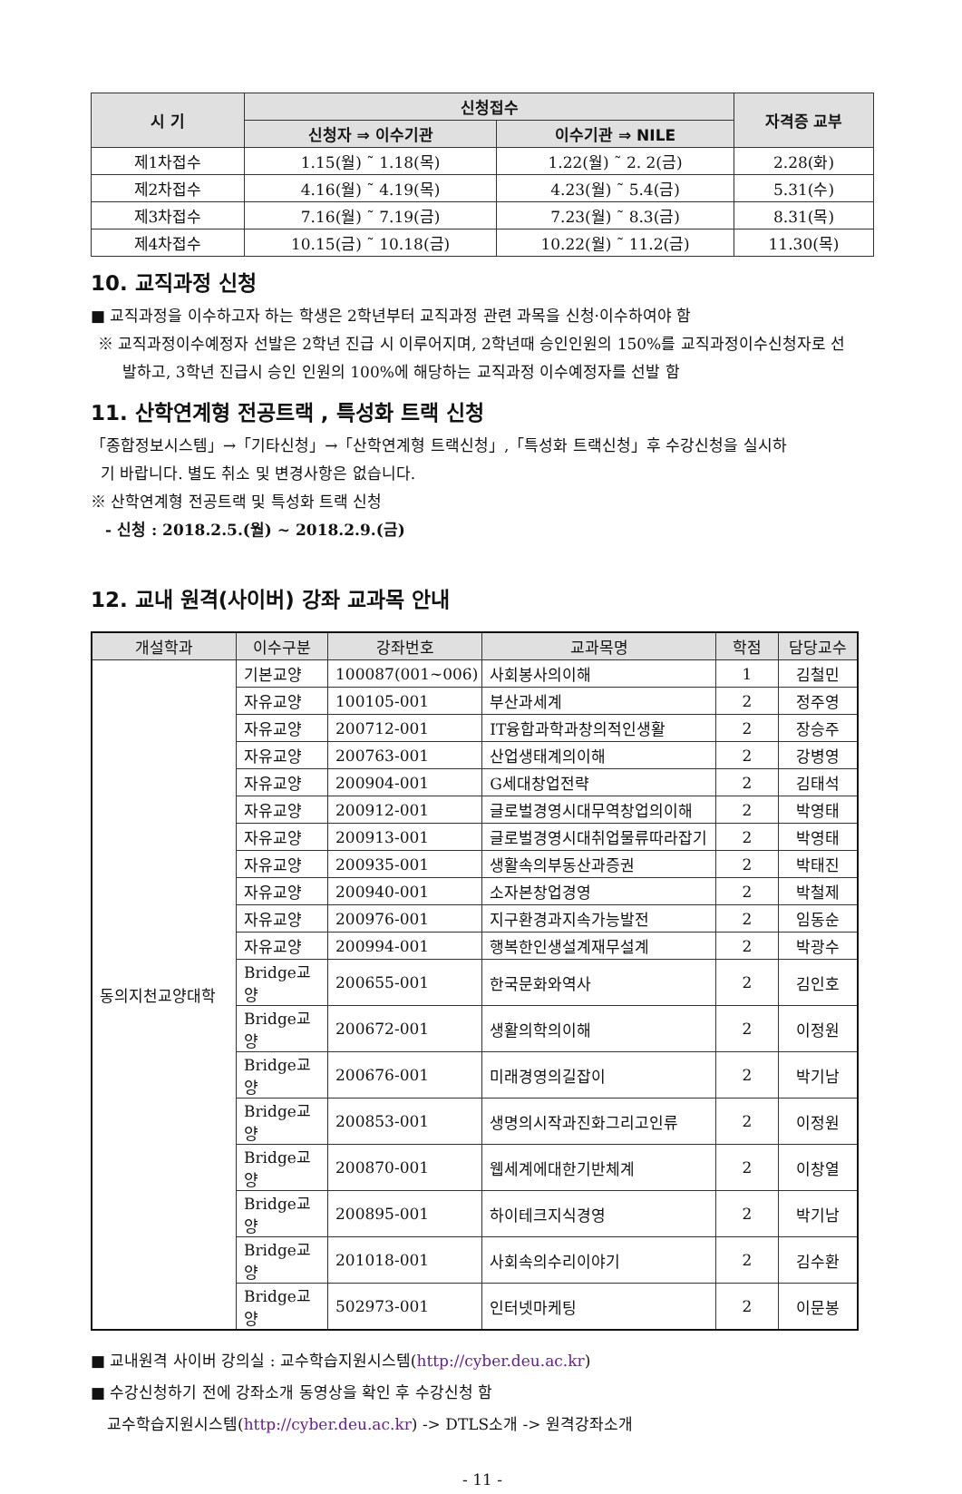| 시 기 | 신청접수 | | 자격증 교부 |
| --- | --- | --- | --- |
| | 신청자 ⇒ 이수기관 | 이수기관 ⇒ NILE | |
| 제1차접수 | 1.15(월) ˜ 1.18(목) | 1.22(월) ˜ 2. 2(금) | 2.28(화) |
| 제2차접수 | 4.16(월) ˜ 4.19(목) | 4.23(월) ˜ 5.4(금) | 5.31(수) |
| 제3차접수 | 7.16(월) ˜ 7.19(금) | 7.23(월) ˜ 8.3(금) | 8.31(목) |
| 제4차접수 | 10.15(금) ˜ 10.18(금) | 10.22(월) ˜ 11.2(금) | 11.30(목) |
10. 교직과정 신청
■ 교직과정을 이수하고자 하는 학생은 2학년부터 교직과정 관련 과목을 신청·이수하여야 함
※ 교직과정이수예정자 선발은 2학년 진급 시 이루어지며, 2학년때 승인인원의 150%를 교직과정이수신청자로 선
발하고, 3학년 진급시 승인 인원의 100%에 해당하는 교직과정 이수예정자를 선발 함
11. 산학연계형 전공트랙 , 특성화 트랙 신청
「종합정보시스템」→「기타신청」→「산학연계형 트랙신청」,「특성화 트랙신청」후 수강신청을 실시하
기 바랍니다. 별도 취소 및 변경사항은 없습니다.
※ 산학연계형 전공트랙 및 특성화 트랙 신청
- 신청 : 2018.2.5.(월) ~ 2018.2.9.(금)
12. 교내 원격(사이버) 강좌 교과목 안내
| 개설학과 | 이수구분 | 강좌번호 | 교과목명 | 학점 | 담당교수 |
| --- | --- | --- | --- | --- | --- |
| 동의지천교양대학 | 기본교양 | 100087(001~006) | 사회봉사의이해 | 1 | 김철민 |
| | 자유교양 | 100105-001 | 부산과세계 | 2 | 정주영 |
| | 자유교양 | 200712-001 | IT융합과학과창의적인생활 | 2 | 장승주 |
| | 자유교양 | 200763-001 | 산업생태계의이해 | 2 | 강병영 |
| | 자유교양 | 200904-001 | G세대창업전략 | 2 | 김태석 |
| | 자유교양 | 200912-001 | 글로벌경영시대무역창업의이해 | 2 | 박영태 |
| | 자유교양 | 200913-001 | 글로벌경영시대취업물류따라잡기 | 2 | 박영태 |
| | 자유교양 | 200935-001 | 생활속의부동산과증권 | 2 | 박태진 |
| | 자유교양 | 200940-001 | 소자본창업경영 | 2 | 박철제 |
| | 자유교양 | 200976-001 | 지구환경과지속가능발전 | 2 | 임동순 |
| | 자유교양 | 200994-001 | 행복한인생설계재무설계 | 2 | 박광수 |
| | Bridge교양 | 200655-001 | 한국문화와역사 | 2 | 김인호 |
| | Bridge교양 | 200672-001 | 생활의학의이해 | 2 | 이정원 |
| | Bridge교양 | 200676-001 | 미래경영의길잡이 | 2 | 박기남 |
| | Bridge교양 | 200853-001 | 생명의시작과진화그리고인류 | 2 | 이정원 |
| | Bridge교양 | 200870-001 | 웹세계에대한기반체계 | 2 | 이창열 |
| | Bridge교양 | 200895-001 | 하이테크지식경영 | 2 | 박기남 |
| | Bridge교양 | 201018-001 | 사회속의수리이야기 | 2 | 김수환 |
| | Bridge교양 | 502973-001 | 인터넷마케팅 | 2 | 이문봉 |
■ 교내원격 사이버 강의실 : 교수학습지원시스템(http://cyber.deu.ac.kr)
■ 수강신청하기 전에 강좌소개 동영상을 확인 후 수강신청 함
교수학습지원시스템(http://cyber.deu.ac.kr) -> DTLS소개 -> 원격강좌소개
- 11 -